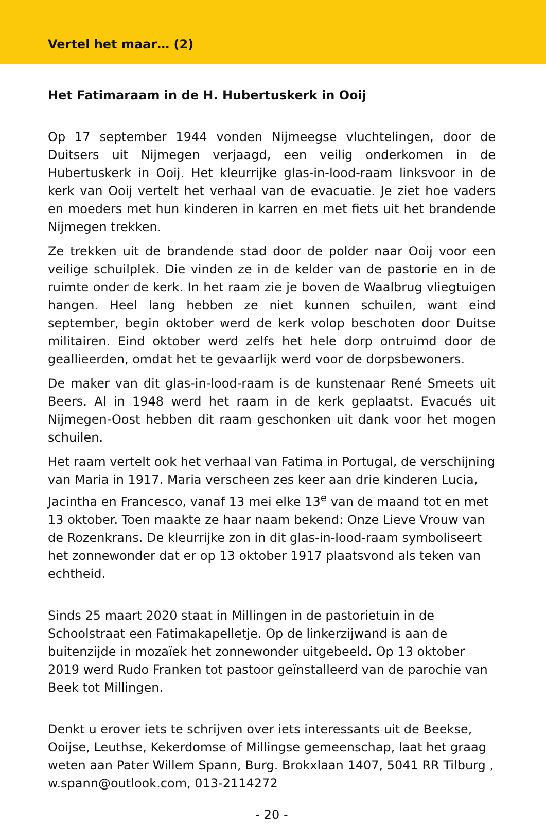Vertel het maar… (2)
Het Fatimaraam in de H. Hubertuskerk in Ooij
Op 17 september 1944 vonden Nijmeegse vluchtelingen, door de Duitsers uit Nijmegen verjaagd, een veilig onderkomen in de Hubertuskerk in Ooij. Het kleurrijke glas-in-lood-raam linksvoor in de kerk van Ooij vertelt het verhaal van de evacuatie. Je ziet hoe vaders en moeders met hun kinderen in karren en met fiets uit het brandende Nijmegen trekken.
Ze trekken uit de brandende stad door de polder naar Ooij voor een veilige schuilplek. Die vinden ze in de kelder van de pastorie en in de ruimte onder de kerk. In het raam zie je boven de Waalbrug vliegtuigen hangen. Heel lang hebben ze niet kunnen schuilen, want eind september, begin oktober werd de kerk volop beschoten door Duitse militairen. Eind oktober werd zelfs het hele dorp ontruimd door de geallieerden, omdat het te gevaarlijk werd voor de dorpsbewoners.
De maker van dit glas-in-lood-raam is de kunstenaar René Smeets uit Beers. Al in 1948 werd het raam in de kerk geplaatst. Evacués uit Nijmegen-Oost hebben dit raam geschonken uit dank voor het mogen schuilen.
Het raam vertelt ook het verhaal van Fatima in Portugal, de verschijning van Maria in 1917. Maria verscheen zes keer aan drie kinderen Lucia, Jacintha en Francesco, vanaf 13 mei elke 13<sup>e</sup> van de maand tot en met 13 oktober. Toen maakte ze haar naam bekend: Onze Lieve Vrouw van de Rozenkrans. De kleurrijke zon in dit glas-in-lood-raam symboliseert het zonnewonder dat er op 13 oktober 1917 plaatsvond als teken van echtheid.
Sinds 25 maart 2020 staat in Millingen in de pastorietuin in de Schoolstraat een Fatimakapelletje. Op de linkerzijwand is aan de buitenzijde in mozaïek het zonnewonder uitgebeeld. Op 13 oktober 2019 werd Rudo Franken tot pastoor geïnstalleerd van de parochie van Beek tot Millingen.
Denkt u erover iets te schrijven over iets interessants uit de Beekse, Ooijse, Leuthse, Kekerdomse of Millingse gemeenschap, laat het graag weten aan Pater Willem Spann, Burg. Brokxlaan 1407, 5041 RR Tilburg , w.spann@outlook.com, 013-2114272
- 20 -